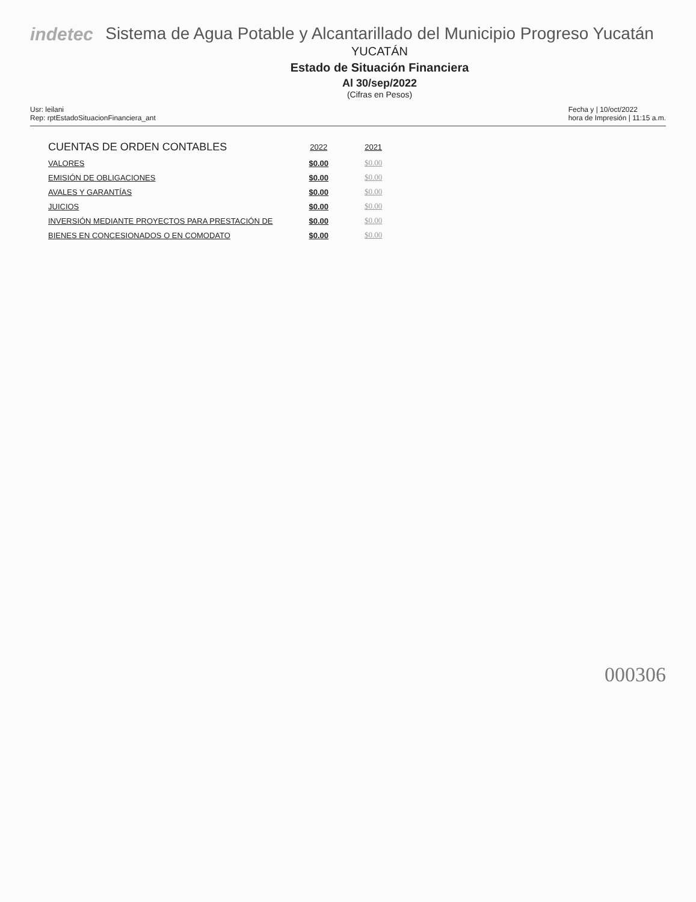indetec Sistema de Agua Potable y Alcantarillado del Municipio Progreso Yucatán
YUCATÁN
Estado de Situación Financiera
Al 30/sep/2022
(Cifras en Pesos)
Usr: leilani
Rep: rptEstadoSituacionFinanciera_ant
Fecha y | 10/oct/2022
hora de Impresión | 11:15 a.m.
| CUENTAS DE ORDEN CONTABLES | 2022 | 2021 |
| --- | --- | --- |
| VALORES | $0.00 | $0.00 |
| EMISIÓN DE OBLIGACIONES | $0.00 | $0.00 |
| AVALES Y GARANTÍAS | $0.00 | $0.00 |
| JUICIOS | $0.00 | $0.00 |
| INVERSIÓN MEDIANTE PROYECTOS PARA PRESTACIÓN DE | $0.00 | $0.00 |
| BIENES EN CONCESIONADOS O EN COMODATO | $0.00 | $0.00 |
000306